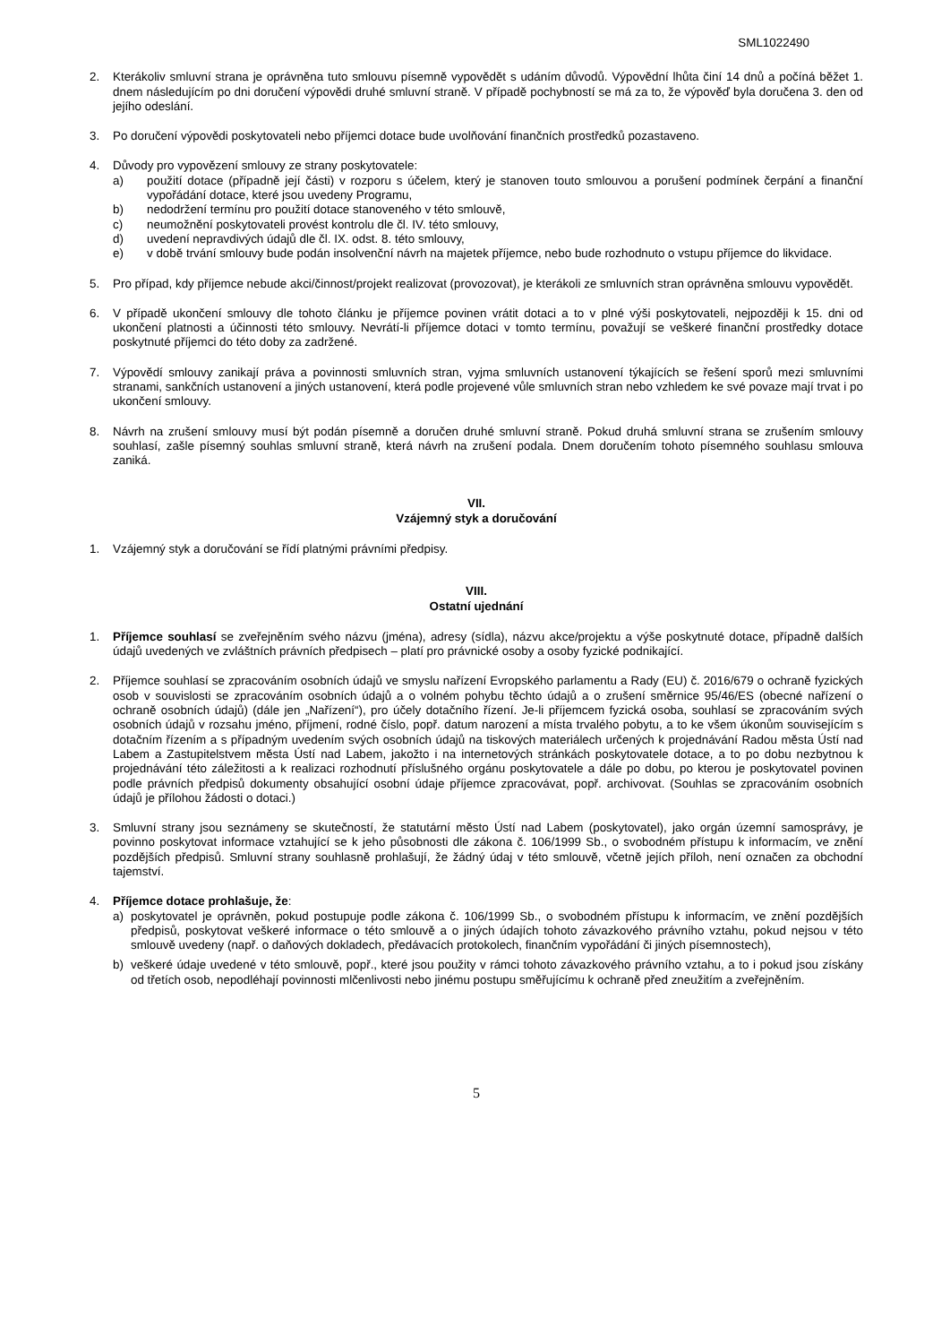SML1022490
2. Kterákoliv smluvní strana je oprávněna tuto smlouvu písemně vypovědět s udáním důvodů. Výpovědní lhůta činí 14 dnů a počíná běžet 1. dnem následujícím po dni doručení výpovědi druhé smluvní straně. V případě pochybností se má za to, že výpověď byla doručena 3. den od jejího odeslání.
3. Po doručení výpovědi poskytovateli nebo příjemci dotace bude uvolňování finančních prostředků pozastaveno.
4. Důvody pro vypovězení smlouvy ze strany poskytovatele:
a) použití dotace (případně její části) v rozporu s účelem, který je stanoven touto smlouvou a porušení podmínek čerpání a finanční vypořádání dotace, které jsou uvedeny Programu,
b) nedodržení termínu pro použití dotace stanoveného v této smlouvě,
c) neumožnění poskytovateli provést kontrolu dle čl. IV. této smlouvy,
d) uvedení nepravdivých údajů dle čl. IX. odst. 8. této smlouvy,
e) v době trvání smlouvy bude podán insolvenční návrh na majetek příjemce, nebo bude rozhodnuto o vstupu příjemce do likvidace.
5. Pro případ, kdy příjemce nebude akci/činnost/projekt realizovat (provozovat), je kterákoli ze smluvních stran oprávněna smlouvu vypovědět.
6. V případě ukončení smlouvy dle tohoto článku je příjemce povinen vrátit dotaci a to v plné výši poskytovateli, nejpozději k 15. dni od ukončení platnosti a účinnosti této smlouvy. Nevrátí-li příjemce dotaci v tomto termínu, považují se veškeré finanční prostředky dotace poskytnuté příjemci do této doby za zadržené.
7. Výpovědí smlouvy zanikají práva a povinnosti smluvních stran, vyjma smluvních ustanovení týkajících se řešení sporů mezi smluvními stranami, sankčních ustanovení a jiných ustanovení, která podle projevené vůle smluvních stran nebo vzhledem ke své povaze mají trvat i po ukončení smlouvy.
8. Návrh na zrušení smlouvy musí být podán písemně a doručen druhé smluvní straně. Pokud druhá smluvní strana se zrušením smlouvy souhlasí, zašle písemný souhlas smluvní straně, která návrh na zrušení podala. Dnem doručením tohoto písemného souhlasu smlouva zaniká.
VII.
Vzájemný styk a doručování
1. Vzájemný styk a doručování se řídí platnými právními předpisy.
VIII.
Ostatní ujednání
1. Příjemce souhlasí se zveřejněním svého názvu (jména), adresy (sídla), názvu akce/projektu a výše poskytnuté dotace, případně dalších údajů uvedených ve zvláštních právních předpisech – platí pro právnické osoby a osoby fyzické podnikající.
2. Příjemce souhlasí se zpracováním osobních údajů ve smyslu nařízení Evropského parlamentu a Rady (EU) č. 2016/679 o ochraně fyzických osob v souvislosti se zpracováním osobních údajů a o volném pohybu těchto údajů a o zrušení směrnice 95/46/ES (obecné nařízení o ochraně osobních údajů) (dále jen „Nařízení“), pro účely dotačního řízení. Je-li příjemcem fyzická osoba, souhlasí se zpracováním svých osobních údajů v rozsahu jméno, příjmení, rodné číslo, popř. datum narození a místa trvalého pobytu, a to ke všem úkonům souvisejícím s dotačním řízením a s případným uvedením svých osobních údajů na tiskových materiálech určených k projednávání Radou města Ústí nad Labem a Zastupitelstvem města Ústí nad Labem, jakožto i na internetových stránkách poskytovatele dotace, a to po dobu nezbytnou k projednávání této záležitosti a k realizaci rozhodnutí příslušného orgánu poskytovatele a dále po dobu, po kterou je poskytovatel povinen podle právních předpisů dokumenty obsahující osobní údaje příjemce zpracovávat, popř. archivovat. (Souhlas se zpracováním osobních údajů je přílohou žádosti o dotaci.)
3. Smluvní strany jsou seznámeny se skutečností, že statutární město Ústí nad Labem (poskytovatel), jako orgán územní samosprávy, je povinno poskytovat informace vztahující se k jeho působnosti dle zákona č. 106/1999 Sb., o svobodném přístupu k informacím, ve znění pozdějších předpisů. Smluvní strany souhlasně prohlašují, že žádný údaj v této smlouvě, včetně jejích příloh, není označen za obchodní tajemství.
4. Příjemce dotace prohlašuje, že:
a) poskytovatel je oprávněn, pokud postupuje podle zákona č. 106/1999 Sb., o svobodném přístupu k informacím, ve znění pozdějších předpisů, poskytovat veškeré informace o této smlouvě a o jiných údajích tohoto závazkového právního vztahu, pokud nejsou v této smlouvě uvedeny (např. o daňových dokladech, předávacích protokolech, finančním vypořádání či jiných písemnostech),
b) veškeré údaje uvedené v této smlouvě, popř., které jsou použity v rámci tohoto závazkového právního vztahu, a to i pokud jsou získány od třetích osob, nepodléhají povinnosti mlčenlivosti nebo jinému postupu směřujícímu k ochraně před zneužitím a zveřejněním.
5